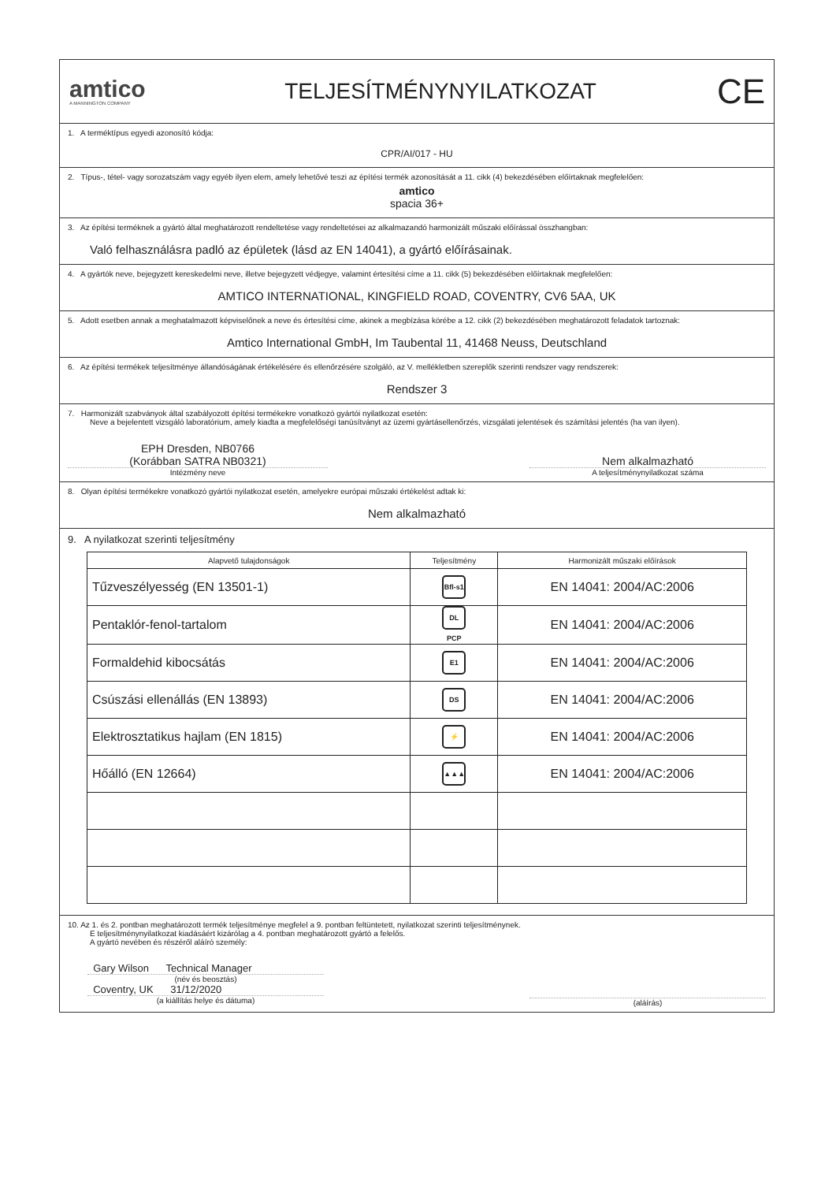amtico
A MANNINGTON COMPANY
TELJESÍTMÉNYNYILATKOZAT
CE
1. A terméktípus egyedi azonosító kódja:
CPR/AI/017 - HU
2. Típus-, tétel- vagy sorozatszám vagy egyéb ilyen elem, amely lehetővé teszi az építési termék azonosítását a 11. cikk (4) bekezdésében előírtaknak megfelelően:
amtico
spacia 36+
3. Az építési terméknek a gyártó által meghatározott rendeltetése vagy rendeltetései az alkalmazandó harmonizált műszaki előírással összhangban:
Való felhasználásra padló az épületek (lásd az EN 14041), a gyártó előírásainak.
4. A gyártók neve, bejegyzett kereskedelmi neve, illetve bejegyzett védjegye, valamint értesítési címe a 11. cikk (5) bekezdésében előírtaknak megfelelően:
AMTICO INTERNATIONAL, KINGFIELD ROAD, COVENTRY, CV6 5AA, UK
5. Adott esetben annak a meghatalmazott képviselőnek a neve és értesítési címe, akinek a megbízása körébe a 12. cikk (2) bekezdésében meghatározott feladatok tartoznak:
Amtico International GmbH, Im Taubental 11, 41468 Neuss, Deutschland
6. Az építési termékek teljesítménye állandóságának értékelésére és ellenőrzésére szolgáló, az V. mellékletben szereplők szerinti rendszer vagy rendszerek:
Rendszer 3
7. Harmonizált szabványok által szabályozott építési termékekre vonatkozó gyártói nyilatkozat esetén:
Neve a bejelentett vizsgáló laboratórium, amely kiadta a megfelelőségi tanúsítványt az üzemi gyártásellenőrzés, vizsgálati jelentések és számítási jelentés (ha van ilyen).
EPH Dresden, NB0766
(Korábban SATRA NB0321)
Intézmény neve
Nem alkalmazható
A teljesítménynyilatkozat száma
8. Olyan építési termékekre vonatkozó gyártói nyilatkozat esetén, amelyekre európai műszaki értékelést adtak ki:
Nem alkalmazható
9. A nyilatkozat szerinti teljesítmény
| Alapvető tulajdonságok | Teljesítmény | Harmonizált műszaki előírások |
| --- | --- | --- |
| Tűzveszélyesség (EN 13501-1) | Bfl-s1 | EN 14041: 2004/AC:2006 |
| Pentaklór-fenol-tartalom | DL PCP | EN 14041: 2004/AC:2006 |
| Formaldehid kibocsátás | E1 | EN 14041: 2004/AC:2006 |
| Csúszási ellenállás (EN 13893) | DS | EN 14041: 2004/AC:2006 |
| Elektrosztatikus hajlam (EN 1815) | ⚡ | EN 14041: 2004/AC:2006 |
| Hőálló (EN 12664) | ▲▲▲ | EN 14041: 2004/AC:2006 |
10. Az 1. és 2. pontban meghatározott termék teljesítménye megfelel a 9. pontban feltüntetett, nyilatkozat szerinti teljesítménynek.
E teljesítménynyilatkozat kiadásáért kizárólag a 4. pontban meghatározott gyártó a felelős.
A gyártó nevében és részéről aláíró személy:
Gary Wilson Technical Manager
(név és beosztás)
Coventry, UK 31/12/2020
(a kiállítás helye és dátuma)
(aláírás)